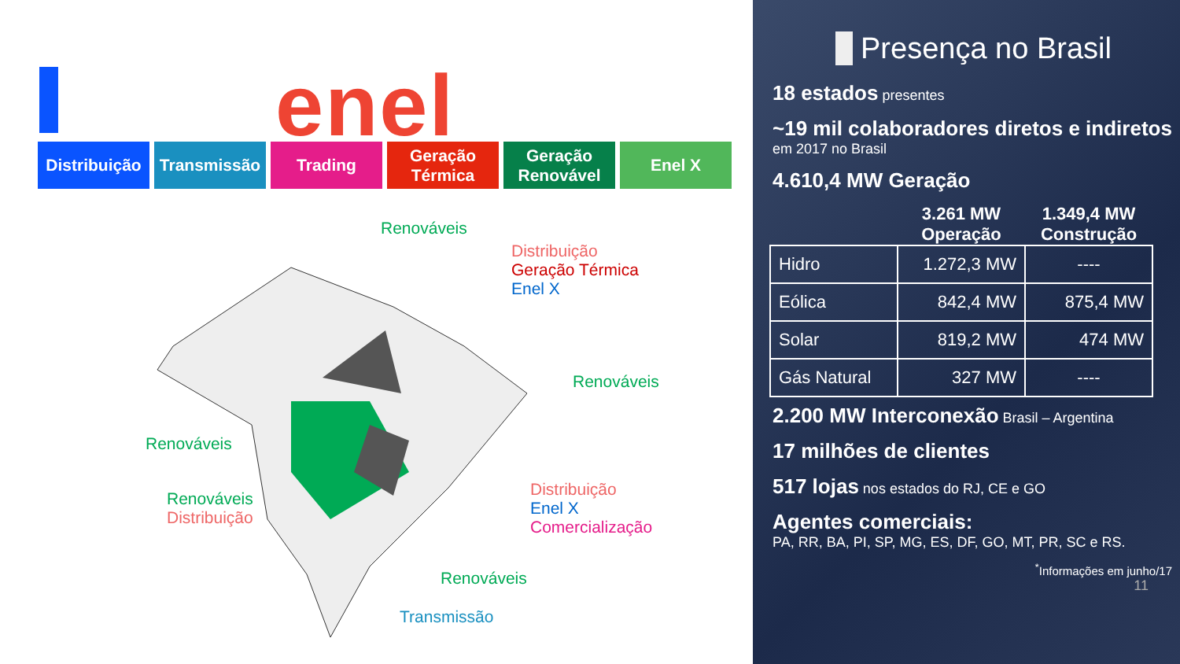enel
Distribuição
Transmissão Trading Geração Térmica
Geração Renovável
Enel X
Renováveis
Distribuição
Geração Térmica
Enel X
Renováveis
Renováveis
Renováveis
Distribuição
Distribuição
Enel X
Comercialização
Renováveis
Transmissão
Presença no Brasil
18 estados presentes
~19 mil colaboradores diretos e indiretos em 2017 no Brasil
4.610,4 MW Geração
| | 3.261 MW Operação | 1.349,4 MW Construção |
| --- | --- | --- |
| Hidro | 1.272,3 MW | ---- |
| Eólica | 842,4 MW | 875,4 MW |
| Solar | 819,2 MW | 474 MW |
| Gás Natural | 327 MW | ---- |
2.200 MW Interconexão Brasil – Argentina
17 milhões de clientes
517 lojas nos estados do RJ, CE e GO
Agentes comerciais:
PA, RR, BA, PI, SP, MG, ES, DF, GO, MT, PR, SC e RS.
<sup>*</sup> Informações em junho/17
11